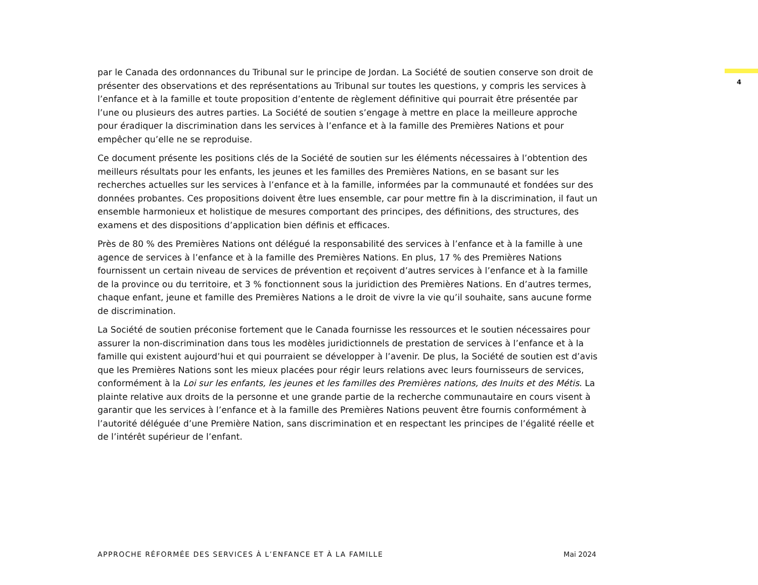4
par le Canada des ordonnances du Tribunal sur le principe de Jordan. La Société de soutien conserve son droit de présenter des observations et des représentations au Tribunal sur toutes les questions, y compris les services à l’enfance et à la famille et toute proposition d’entente de règlement définitive qui pourrait être présentée par l’une ou plusieurs des autres parties. La Société de soutien s’engage à mettre en place la meilleure approche pour éradiquer la discrimination dans les services à l’enfance et à la famille des Premières Nations et pour empêcher qu’elle ne se reproduise.
Ce document présente les positions clés de la Société de soutien sur les éléments nécessaires à l’obtention des meilleurs résultats pour les enfants, les jeunes et les familles des Premières Nations, en se basant sur les recherches actuelles sur les services à l’enfance et à la famille, informées par la communauté et fondées sur des données probantes. Ces propositions doivent être lues ensemble, car pour mettre fin à la discrimination, il faut un ensemble harmonieux et holistique de mesures comportant des principes, des définitions, des structures, des examens et des dispositions d’application bien définis et efficaces.
Près de 80 % des Premières Nations ont délégué la responsabilité des services à l’enfance et à la famille à une agence de services à l’enfance et à la famille des Premières Nations. En plus, 17 % des Premières Nations fournissent un certain niveau de services de prévention et reçoivent d’autres services à l’enfance et à la famille de la province ou du territoire, et 3 % fonctionnent sous la juridiction des Premières Nations. En d’autres termes, chaque enfant, jeune et famille des Premières Nations a le droit de vivre la vie qu’il souhaite, sans aucune forme de discrimination.
La Société de soutien préconise fortement que le Canada fournisse les ressources et le soutien nécessaires pour assurer la non-discrimination dans tous les modèles juridictionnels de prestation de services à l’enfance et à la famille qui existent aujourd’hui et qui pourraient se développer à l’avenir. De plus, la Société de soutien est d’avis que les Premières Nations sont les mieux placées pour régir leurs relations avec leurs fournisseurs de services, conformément à la Loi sur les enfants, les jeunes et les familles des Premières nations, des Inuits et des Métis. La plainte relative aux droits de la personne et une grande partie de la recherche communautaire en cours visent à garantir que les services à l’enfance et à la famille des Premières Nations peuvent être fournis conformément à l’autorité déléguée d’une Première Nation, sans discrimination et en respectant les principes de l’égalité réelle et de l’intérêt supérieur de l’enfant.
APPROCHE RÉFORMÉE DES SERVICES À L’ENFANCE ET À LA FAMILLE Mai 2024